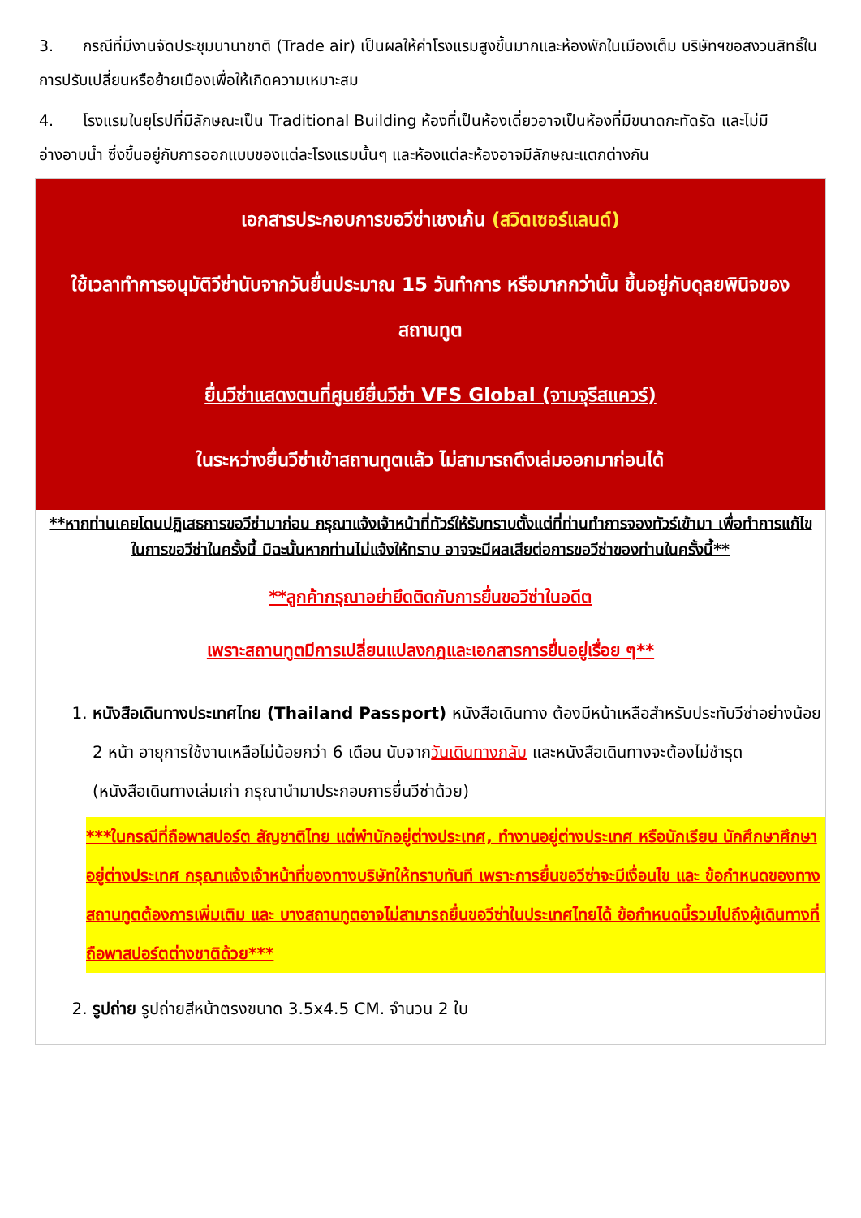3. กรณีที่มีงานจัดประชุมนานาชาติ (Trade air) เป็นผลให้ค่าโรงแรมสูงขึ้นมากและห้องพักในเมืองเต็ม บริษัทฯขอสงวนสิทธิ์ในการปรับเปลี่ยนหรือย้ายเมืองเพื่อให้เกิดความเหมาะสม
4. โรงแรมในยุโรปที่มีลักษณะเป็น Traditional Building ห้องที่เป็นห้องเดี่ยวอาจเป็นห้องที่มีขนาดกะทัดรัด และไม่มีอ่างอาบน้ำ ซึ่งขึ้นอยู่กับการออกแบบของแต่ละโรงแรมนั้นๆ และห้องแต่ละห้องอาจมีลักษณะแตกต่างกัน
เอกสารประกอบการขอวีซ่าเชงเก้น (สวิตเซอร์แลนด์)
ใช้เวลาทำการอนุมัติวีซ่านับจากวันยื่นประมาณ 15 วันทำการ หรือมากกว่านั้น ขึ้นอยู่กับดุลยพินิจของสถานทูต
ยื่นวีซ่าแสดงตนที่ศูนย์ยื่นวีซ่า VFS Global (จามจุรีสแควร์)
ในระหว่างยื่นวีซ่าเข้าสถานทูตแล้ว ไม่สามารถดึงเล่มออกมาก่อนได้
**หากท่านเคยโดนปฏิเสธการขอวีซ่ามาก่อน กรุณาแจ้งเจ้าหน้าที่ทัวร์ให้รับทราบตั้งแต่ที่ท่านทำการจองทัวร์เข้ามา เพื่อทำการแก้ไขในการขอวีซ่าในครั้งนี้ มิฉะนั้นหากท่านไม่แจ้งให้ทราบ อาจจะมีผลเสียต่อการขอวีซ่าของท่านในครั้งนี้**
**ลูกค้ากรุณาอย่ายึดติดกับการยื่นขอวีซ่าในอดีต
เพราะสถานทูตมีการเปลี่ยนแปลงกฎและเอกสารการยื่นอยู่เรื่อย ๆ**
1. หนังสือเดินทางประเทศไทย (Thailand Passport) หนังสือเดินทาง ต้องมีหน้าเหลือสำหรับประทับวีซ่าอย่างน้อย 2 หน้า อายุการใช้งานเหลือไม่น้อยกว่า 6 เดือน นับจากวันเดินทางกลับ และหนังสือเดินทางจะต้องไม่ชำรุด (หนังสือเดินทางเล่มเก่า กรุณานำมาประกอบการยื่นวีซ่าด้วย)
***ในกรณีที่ถือพาสปอร์ต สัญชาติไทย แต่พำนักอยู่ต่างประเทศ, ทำงานอยู่ต่างประเทศ หรือนักเรียน นักศึกษาศึกษาอยู่ต่างประเทศ กรุณาแจ้งเจ้าหน้าที่ของทางบริษัทให้ทราบทันที เพราะการยื่นขอวีซ่าจะมีเงื่อนไข และ ข้อกำหนดของทางสถานทูตต้องการเพิ่มเติม และ บางสถานทูตอาจไม่สามารถยื่นขอวีซ่าในประเทศไทยได้ ข้อกำหนดนี้รวมไปถึงผู้เดินทางที่ถือพาสปอร์ตต่างชาติด้วย***
2. รูปถ่าย รูปถ่ายสีหน้าตรงขนาด 3.5x4.5 CM. จำนวน 2 ใบ